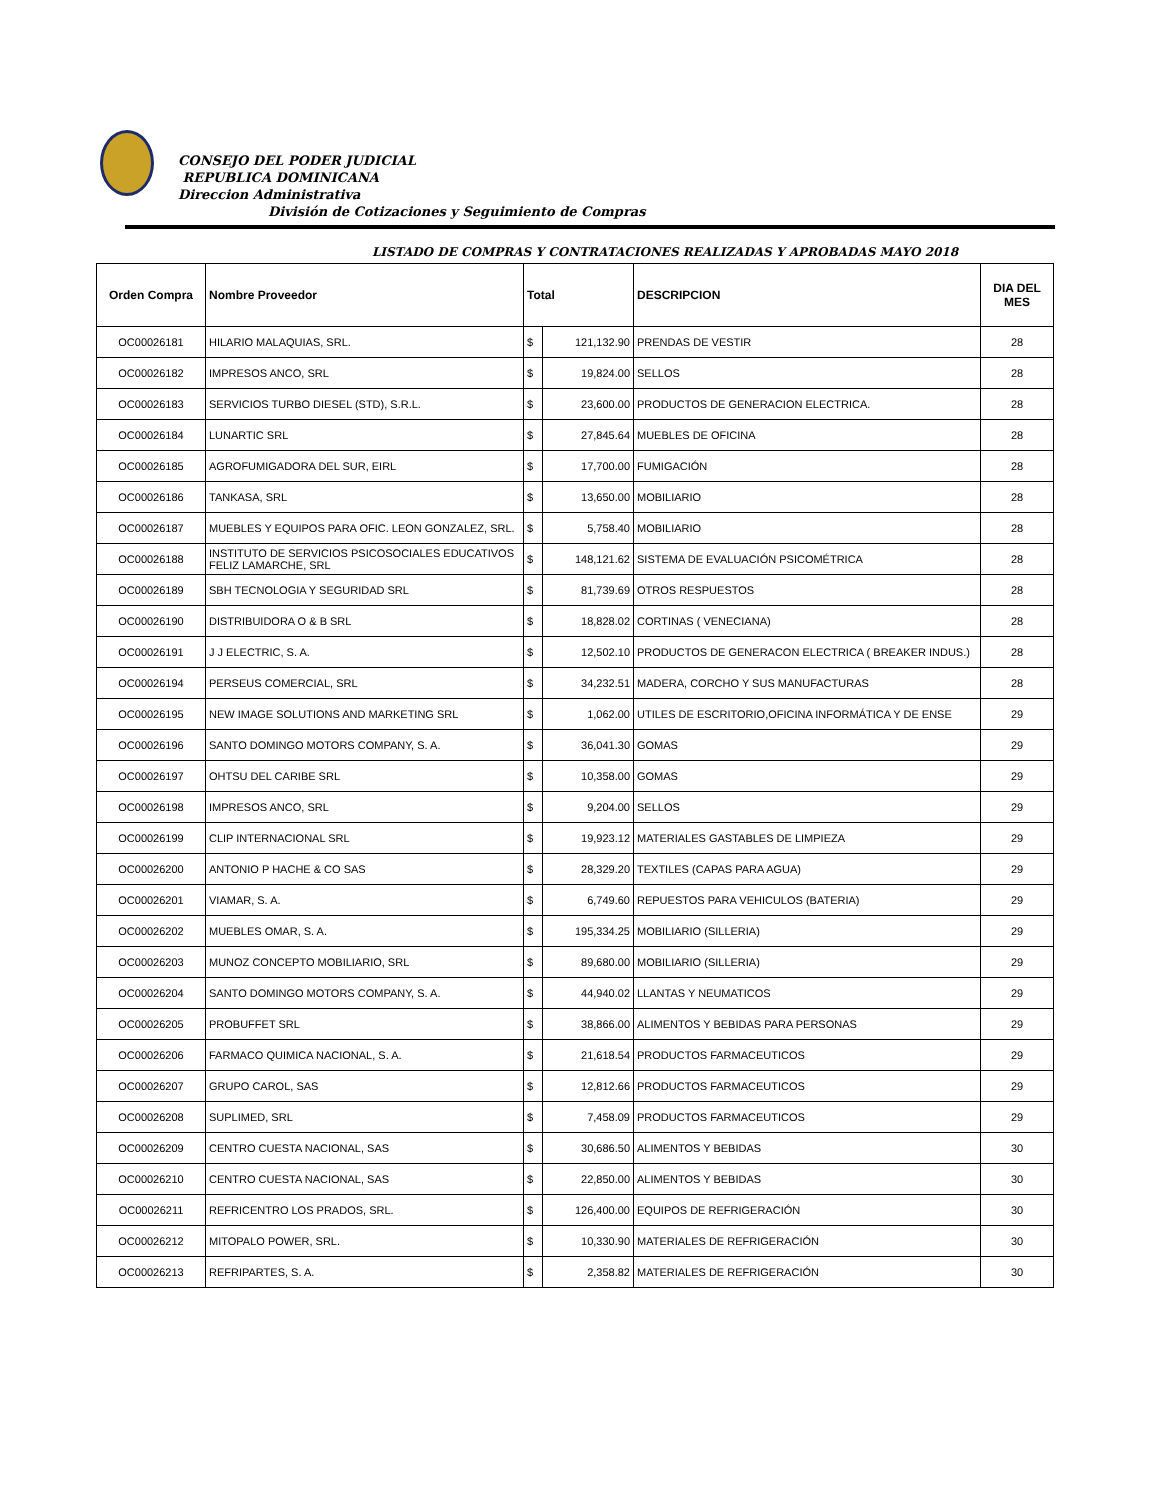CONSEJO DEL PODER JUDICIAL
REPUBLICA DOMINICANA
Direccion Administrativa
División de Cotizaciones y Seguimiento de Compras
LISTADO DE COMPRAS Y CONTRATACIONES REALIZADAS Y APROBADAS MAYO 2018
| Orden Compra | Nombre Proveedor | Total | | DESCRIPCION | DIA DEL MES |
| --- | --- | --- | --- | --- | --- |
| OC00026181 | HILARIO MALAQUIAS, SRL. | $ | 121,132.90 | PRENDAS DE VESTIR | 28 |
| OC00026182 | IMPRESOS ANCO, SRL | $ | 19,824.00 | SELLOS | 28 |
| OC00026183 | SERVICIOS TURBO DIESEL (STD), S.R.L. | $ | 23,600.00 | PRODUCTOS DE GENERACION ELECTRICA. | 28 |
| OC00026184 | LUNARTIC SRL | $ | 27,845.64 | MUEBLES DE OFICINA | 28 |
| OC00026185 | AGROFUMIGADORA DEL SUR, EIRL | $ | 17,700.00 | FUMIGACIÓN | 28 |
| OC00026186 | TANKASA, SRL | $ | 13,650.00 | MOBILIARIO | 28 |
| OC00026187 | MUEBLES Y EQUIPOS PARA OFIC. LEON GONZALEZ, SRL. | $ | 5,758.40 | MOBILIARIO | 28 |
| OC00026188 | INSTITUTO DE SERVICIOS PSICOSOCIALES EDUCATIVOS FELIZ LAMARCHE, SRL | $ | 148,121.62 | SISTEMA DE EVALUACIÓN PSICOMÉTRICA | 28 |
| OC00026189 | SBH TECNOLOGIA Y SEGURIDAD SRL | $ | 81,739.69 | OTROS RESPUESTOS | 28 |
| OC00026190 | DISTRIBUIDORA O & B SRL | $ | 18,828.02 | CORTINAS ( VENECIANA) | 28 |
| OC00026191 | J J ELECTRIC, S. A. | $ | 12,502.10 | PRODUCTOS DE GENERACON ELECTRICA ( BREAKER INDUS.) | 28 |
| OC00026194 | PERSEUS COMERCIAL, SRL | $ | 34,232.51 | MADERA, CORCHO Y SUS MANUFACTURAS | 28 |
| OC00026195 | NEW IMAGE SOLUTIONS AND MARKETING SRL | $ | 1,062.00 | UTILES DE ESCRITORIO,OFICINA INFORMÁTICA Y DE ENSE | 29 |
| OC00026196 | SANTO DOMINGO MOTORS COMPANY, S. A. | $ | 36,041.30 | GOMAS | 29 |
| OC00026197 | OHTSU DEL CARIBE SRL | $ | 10,358.00 | GOMAS | 29 |
| OC00026198 | IMPRESOS ANCO, SRL | $ | 9,204.00 | SELLOS | 29 |
| OC00026199 | CLIP INTERNACIONAL SRL | $ | 19,923.12 | MATERIALES GASTABLES DE LIMPIEZA | 29 |
| OC00026200 | ANTONIO P HACHE & CO SAS | $ | 28,329.20 | TEXTILES (CAPAS PARA AGUA) | 29 |
| OC00026201 | VIAMAR, S. A. | $ | 6,749.60 | REPUESTOS PARA VEHICULOS (BATERIA) | 29 |
| OC00026202 | MUEBLES OMAR, S. A. | $ | 195,334.25 | MOBILIARIO (SILLERIA) | 29 |
| OC00026203 | MUNOZ CONCEPTO MOBILIARIO, SRL | $ | 89,680.00 | MOBILIARIO (SILLERIA) | 29 |
| OC00026204 | SANTO DOMINGO MOTORS COMPANY, S. A. | $ | 44,940.02 | LLANTAS Y NEUMATICOS | 29 |
| OC00026205 | PROBUFFET SRL | $ | 38,866.00 | ALIMENTOS Y BEBIDAS PARA PERSONAS | 29 |
| OC00026206 | FARMACO QUIMICA NACIONAL, S. A. | $ | 21,618.54 | PRODUCTOS FARMACEUTICOS | 29 |
| OC00026207 | GRUPO CAROL, SAS | $ | 12,812.66 | PRODUCTOS FARMACEUTICOS | 29 |
| OC00026208 | SUPLIMED, SRL | $ | 7,458.09 | PRODUCTOS FARMACEUTICOS | 29 |
| OC00026209 | CENTRO CUESTA NACIONAL, SAS | $ | 30,686.50 | ALIMENTOS Y BEBIDAS | 30 |
| OC00026210 | CENTRO CUESTA NACIONAL, SAS | $ | 22,850.00 | ALIMENTOS Y BEBIDAS | 30 |
| OC00026211 | REFRICENTRO LOS PRADOS, SRL. | $ | 126,400.00 | EQUIPOS DE REFRIGERACIÓN | 30 |
| OC00026212 | MITOPALO POWER, SRL. | $ | 10,330.90 | MATERIALES DE REFRIGERACIÓN | 30 |
| OC00026213 | REFRIPARTES, S. A. | $ | 2,358.82 | MATERIALES DE REFRIGERACIÓN | 30 |